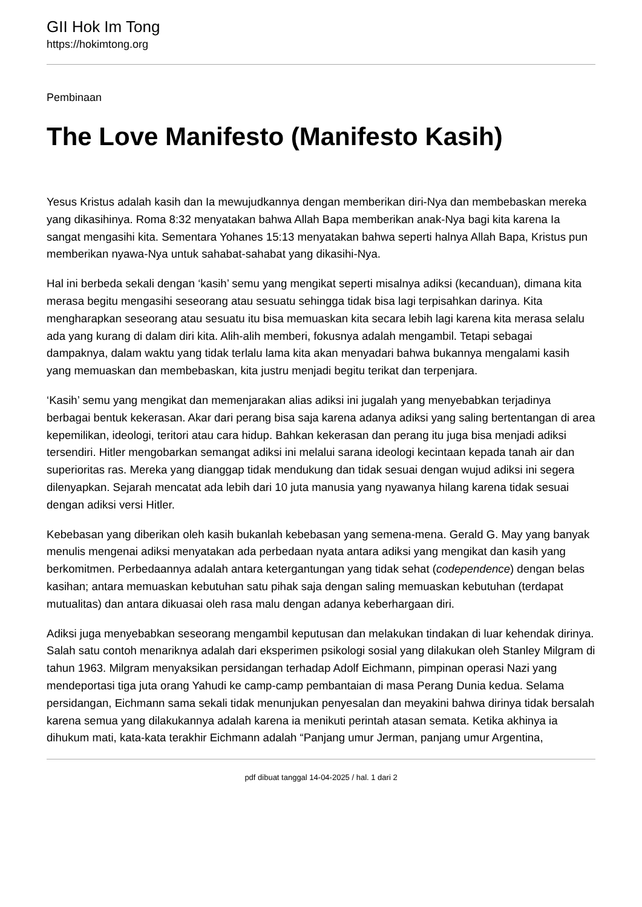GII Hok Im Tong
https://hokimtong.org
Pembinaan
The Love Manifesto (Manifesto Kasih)
Yesus Kristus adalah kasih dan Ia mewujudkannya dengan memberikan diri-Nya dan membebaskan mereka yang dikasihinya. Roma 8:32 menyatakan bahwa Allah Bapa memberikan anak-Nya bagi kita karena Ia sangat mengasihi kita. Sementara Yohanes 15:13 menyatakan bahwa seperti halnya Allah Bapa, Kristus pun memberikan nyawa-Nya untuk sahabat-sahabat yang dikasihi-Nya.
Hal ini berbeda sekali dengan ‘kasih’ semu yang mengikat seperti misalnya adiksi (kecanduan), dimana kita merasa begitu mengasihi seseorang atau sesuatu sehingga tidak bisa lagi terpisahkan darinya. Kita mengharapkan seseorang atau sesuatu itu bisa memuaskan kita secara lebih lagi karena kita merasa selalu ada yang kurang di dalam diri kita. Alih-alih memberi, fokusnya adalah mengambil. Tetapi sebagai dampaknya, dalam waktu yang tidak terlalu lama kita akan menyadari bahwa bukannya mengalami kasih yang memuaskan dan membebaskan, kita justru menjadi begitu terikat dan terpenjara.
‘Kasih’ semu yang mengikat dan memenjarakan alias adiksi ini jugalah yang menyebabkan terjadinya berbagai bentuk kekerasan. Akar dari perang bisa saja karena adanya adiksi yang saling bertentangan di area kepemilikan, ideologi, teritori atau cara hidup. Bahkan kekerasan dan perang itu juga bisa menjadi adiksi tersendiri. Hitler mengobarkan semangat adiksi ini melalui sarana ideologi kecintaan kepada tanah air dan superioritas ras. Mereka yang dianggap tidak mendukung dan tidak sesuai dengan wujud adiksi ini segera dilenyapkan. Sejarah mencatat ada lebih dari 10 juta manusia yang nyawanya hilang karena tidak sesuai dengan adiksi versi Hitler.
Kebebasan yang diberikan oleh kasih bukanlah kebebasan yang semena-mena. Gerald G. May yang banyak menulis mengenai adiksi menyatakan ada perbedaan nyata antara adiksi yang mengikat dan kasih yang berkomitmen. Perbedaannya adalah antara ketergantungan yang tidak sehat (codependence) dengan belas kasihan; antara memuaskan kebutuhan satu pihak saja dengan saling memuaskan kebutuhan (terdapat mutualitas) dan antara dikuasai oleh rasa malu dengan adanya keberhargaan diri.
Adiksi juga menyebabkan seseorang mengambil keputusan dan melakukan tindakan di luar kehendak dirinya. Salah satu contoh menariknya adalah dari eksperimen psikologi sosial yang dilakukan oleh Stanley Milgram di tahun 1963. Milgram menyaksikan persidangan terhadap Adolf Eichmann, pimpinan operasi Nazi yang mendeportasi tiga juta orang Yahudi ke camp-camp pembantaian di masa Perang Dunia kedua. Selama persidangan, Eichmann sama sekali tidak menunjukan penyesalan dan meyakini bahwa dirinya tidak bersalah karena semua yang dilakukannya adalah karena ia menikuti perintah atasan semata. Ketika akhinya ia dihukum mati, kata-kata terakhir Eichmann adalah “Panjang umur Jerman, panjang umur Argentina,
pdf dibuat tanggal 14-04-2025 / hal. 1 dari 2